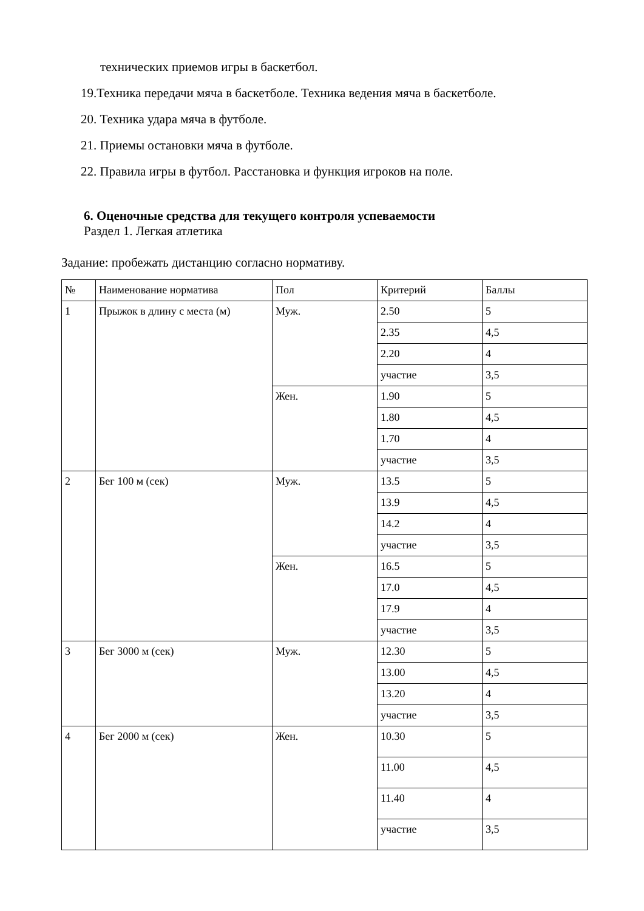технических приемов игры в баскетбол.
19.Техника передачи мяча в баскетболе. Техника ведения мяча в баскетболе.
20. Техника удара мяча в футболе.
21. Приемы остановки мяча в футболе.
22. Правила игры в футбол. Расстановка и функция игроков на поле.
6. Оценочные средства для текущего контроля успеваемости
Раздел 1. Легкая атлетика
Задание: пробежать дистанцию согласно нормативу.
| № | Наименование норматива | Пол | Критерий | Баллы |
| --- | --- | --- | --- | --- |
| 1 | Прыжок в длину с места (м) | Муж. | 2.50 | 5 |
| | | | 2.35 | 4,5 |
| | | | 2.20 | 4 |
| | | | участие | 3,5 |
| | | Жен. | 1.90 | 5 |
| | | | 1.80 | 4,5 |
| | | | 1.70 | 4 |
| | | | участие | 3,5 |
| 2 | Бег 100 м (сек) | Муж. | 13.5 | 5 |
| | | | 13.9 | 4,5 |
| | | | 14.2 | 4 |
| | | | участие | 3,5 |
| | | Жен. | 16.5 | 5 |
| | | | 17.0 | 4,5 |
| | | | 17.9 | 4 |
| | | | участие | 3,5 |
| 3 | Бег 3000 м (сек) | Муж. | 12.30 | 5 |
| | | | 13.00 | 4,5 |
| | | | 13.20 | 4 |
| | | | участие | 3,5 |
| 4 | Бег 2000 м (сек) | Жен. | 10.30 | 5 |
| | | | 11.00 | 4,5 |
| | | | 11.40 | 4 |
| | | | участие | 3,5 |